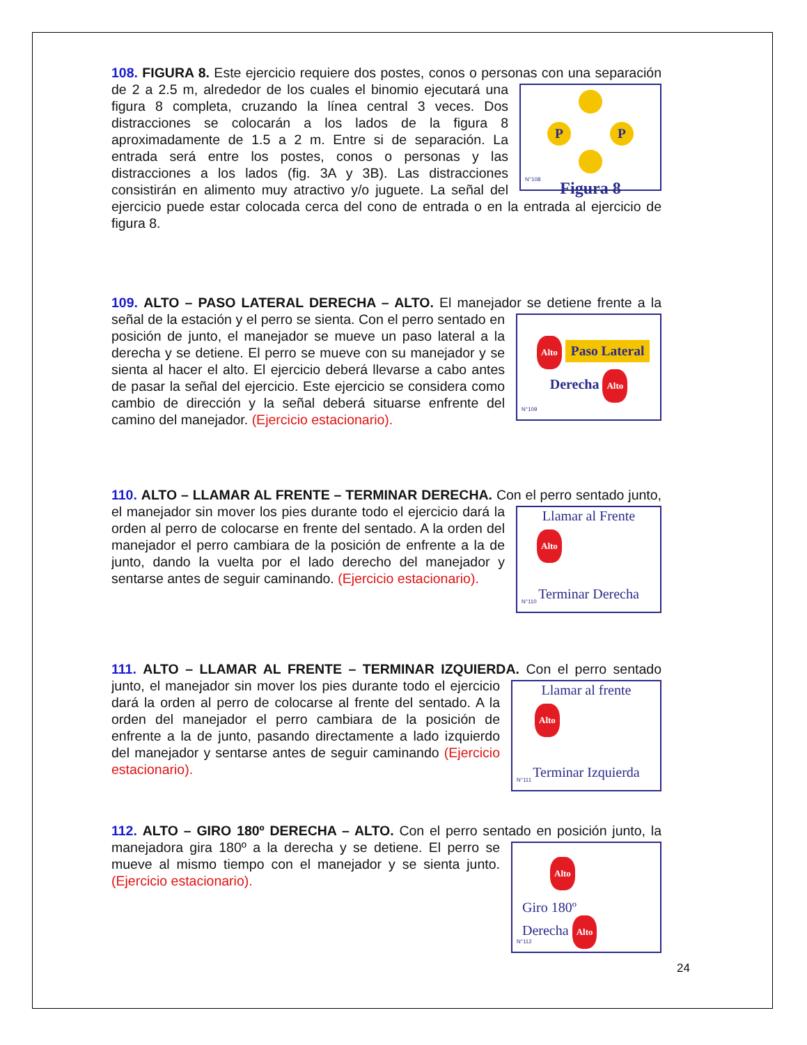108. FIGURA 8. Este ejercicio requiere dos postes, conos o personas con una
P P
Figura 8
N°108
separación de 2 a 2.5 m, alrededor de los cuales el binomio ejecutará una figura 8 completa, cruzando la línea central 3 veces. Dos distracciones se colocarán a los lados de la figura 8 aproximadamente de 1.5 a 2 m. Entre si de separación. La entrada será entre los postes, conos o personas y las distracciones a los lados (fig. 3A y 3B). Las distracciones consistirán en alimento muy atractivo y/o juguete. La señal del ejercicio puede estar colocada cerca del cono de entrada o en la entrada al ejercicio de figura 8.
109. ALTO – PASO LATERAL DERECHA – ALTO. El manejador se detiene frente
Alto Paso Lateral
Derecha Alto
N°109
a la señal de la estación y el perro se sienta. Con el perro sentado en posición de junto, el manejador se mueve un paso lateral a la derecha y se detiene. El perro se mueve con su manejador y se sienta al hacer el alto. El ejercicio deberá llevarse a cabo antes de pasar la señal del ejercicio. Este ejercicio se considera como cambio de dirección y la señal deberá situarse enfrente del camino del manejador. (Ejercicio estacionario).
110. ALTO – LLAMAR AL FRENTE – TERMINAR DERECHA. Con el perro sentado
Llamar al Frente
Alto
Terminar Derecha
N°110
junto, el manejador sin mover los pies durante todo el ejercicio dará la orden al perro de colocarse en frente del sentado. A la orden del manejador el perro cambiara de la posición de enfrente a la de junto, dando la vuelta por el lado derecho del manejador y sentarse antes de seguir caminando. (Ejercicio estacionario).
111. ALTO – LLAMAR AL FRENTE – TERMINAR IZQUIERDA. Con el perro sentado
Llamar al frente
Alto
Terminar Izquierda
N°111
junto, el manejador sin mover los pies durante todo el ejercicio dará la orden al perro de colocarse al frente del sentado. A la orden del manejador el perro cambiara de la posición de enfrente a la de junto, pasando directamente a lado izquierdo del manejador y sentarse antes de seguir caminando (Ejercicio estacionario).
112. ALTO – GIRO 180º DERECHA – ALTO. Con el perro sentado en posición junto,
Alto
Giro 180º
Derecha Alto
N°112
la manejadora gira 180º a la derecha y se detiene. El perro se mueve al mismo tiempo con el manejador y se sienta junto. (Ejercicio estacionario).
24